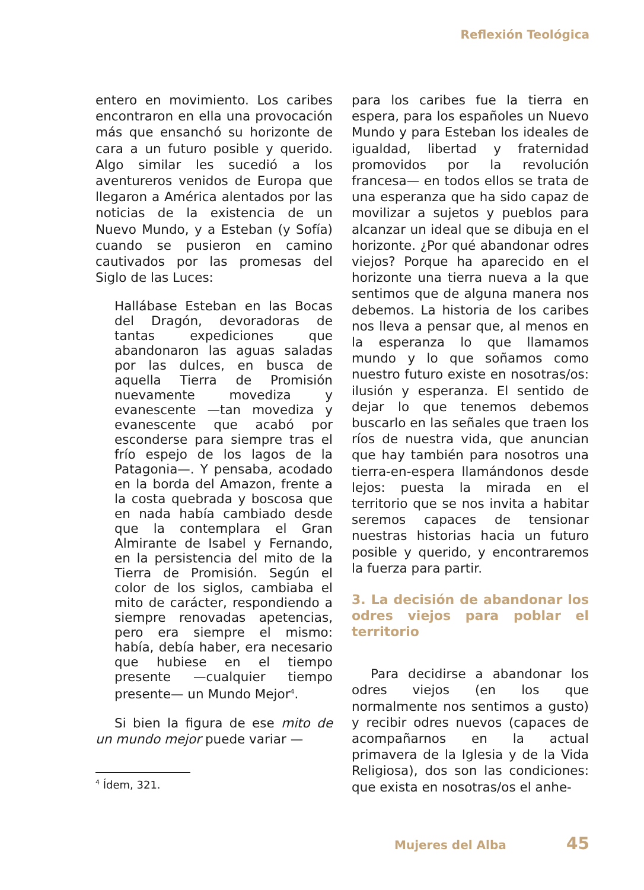Reflexión Teológica
entero en movimiento. Los caribes encontraron en ella una provocación más que ensanchó su horizonte de cara a un futuro posible y querido. Algo similar les sucedió a los aventureros venidos de Europa que llegaron a América alentados por las noticias de la existencia de un Nuevo Mundo, y a Esteban (y Sofía) cuando se pusieron en camino cautivados por las promesas del Siglo de las Luces:
Hallábase Esteban en las Bocas del Dragón, devoradoras de tantas expediciones que abandonaron las aguas saladas por las dulces, en busca de aquella Tierra de Promisión nuevamente movediza y evanescente —tan movediza y evanescente que acabó por esconderse para siempre tras el frío espejo de los lagos de la Patagonia—. Y pensaba, acodado en la borda del Amazon, frente a la costa quebrada y boscosa que en nada había cambiado desde que la contemplara el Gran Almirante de Isabel y Fernando, en la persistencia del mito de la Tierra de Promisión. Según el color de los siglos, cambiaba el mito de carácter, respondiendo a siempre renovadas apetencias, pero era siempre el mismo: había, debía haber, era necesario que hubiese en el tiempo presente —cualquier tiempo presente— un Mundo Mejor<sup>4</sup>.
Si bien la figura de ese mito de un mundo mejor puede variar —
<sup>4</sup> Ídem, 321.
para los caribes fue la tierra en espera, para los españoles un Nuevo Mundo y para Esteban los ideales de igualdad, libertad y fraternidad promovidos por la revolución francesa— en todos ellos se trata de una esperanza que ha sido capaz de movilizar a sujetos y pueblos para alcanzar un ideal que se dibuja en el horizonte. ¿Por qué abandonar odres viejos? Porque ha aparecido en el horizonte una tierra nueva a la que sentimos que de alguna manera nos debemos. La historia de los caribes nos lleva a pensar que, al menos en la esperanza lo que llamamos mundo y lo que soñamos como nuestro futuro existe en nosotras/os: ilusión y esperanza. El sentido de dejar lo que tenemos debemos buscarlo en las señales que traen los ríos de nuestra vida, que anuncian que hay también para nosotros una tierra-en-espera llamándonos desde lejos: puesta la mirada en el territorio que se nos invita a habitar seremos capaces de tensionar nuestras historias hacia un futuro posible y querido, y encontraremos la fuerza para partir.
3. La decisión de abandonar los odres viejos para poblar el territorio
Para decidirse a abandonar los odres viejos (en los que normalmente nos sentimos a gusto) y recibir odres nuevos (capaces de acompañarnos en la actual primavera de la Iglesia y de la Vida Religiosa), dos son las condiciones: que exista en nosotras/os el anhe-
Mujeres del Alba 45